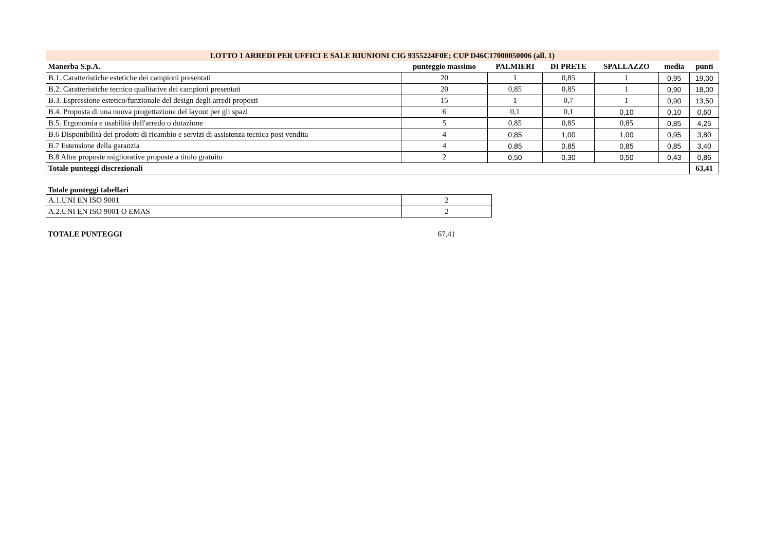| LOTTO 1 ARREDI PER UFFICI E SALE RIUNIONI CIG 9355224F0E; CUP D46C17000050006 (all. 1) | | | | | | |
| Manerba S.p.A. | punteggio massimo | PALMIERI | DI PRETE | SPALLAZZO | media | punti |
| B.1. Caratteristiche estetiche dei campioni presentati | 20 | 1 | 0,85 | 1 | 0,95 | 19,00 |
| B.2. Caratteristiche tecnico qualitative dei campioni presentati | 20 | 0,85 | 0,85 | 1 | 0,90 | 18,00 |
| B.3. Espressione estetico/funzionale del design degli arredi proposti | 15 | 1 | 0,7 | 1 | 0,90 | 13,50 |
| B.4. Proposta di una nuova progettazione del layout per gli spazi | 6 | 0,1 | 0,1 | 0,10 | 0,10 | 0,60 |
| B.5. Ergonomia e usabilità dell'arredo o dotazione | 5 | 0,85 | 0,85 | 0,85 | 0,85 | 4,25 |
| B.6 Disponibilità dei prodotti di ricambio e servizi di assistenza tecnica post vendita | 4 | 0,85 | 1,00 | 1,00 | 0,95 | 3,80 |
| B.7 Estensione della garanzia | 4 | 0,85 | 0,85 | 0,85 | 0,85 | 3,40 |
| B.8 Altre proposte migliorative proposte a titolo gratuito | 2 | 0,50 | 0,30 | 0,50 | 0,43 | 0,86 |
| Totale punteggi discrezionali | | | | | | 63,41 |
Totale punteggi tabellari
| A.1.UNI EN ISO 9001 | 2 |
| A.2.UNI EN ISO 9001 O EMAS | 2 |
| TOTALE PUNTEGGI | 67,41 |